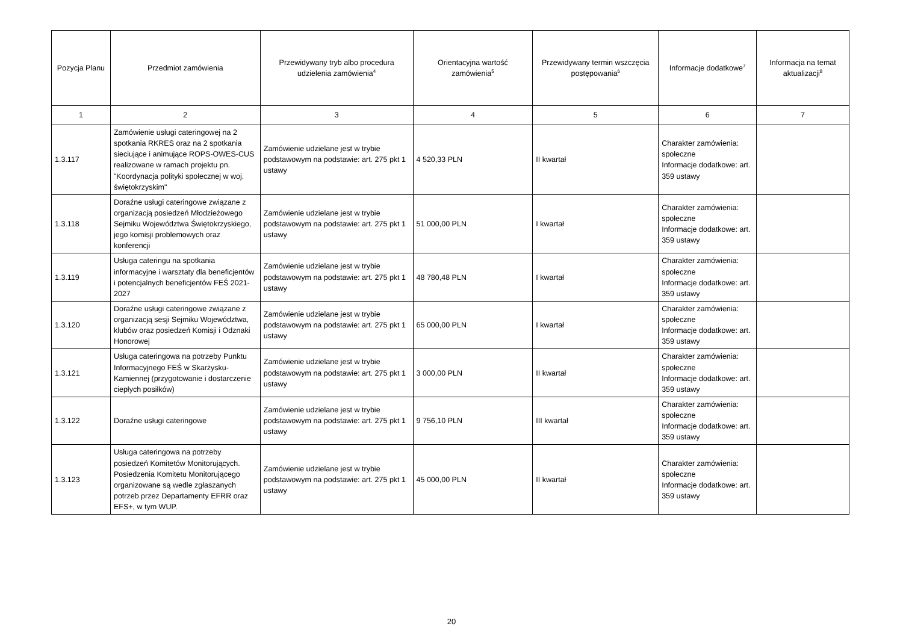| Pozycja Planu | Przedmiot zamówienia | Przewidywany tryb albo procedura udzielenia zamówienia<sup>4</sup> | Orientacyjna wartość zamówienia<sup>5</sup> | Przewidywany termin wszczęcia postępowania<sup>6</sup> | Informacje dodatkowe<sup>7</sup> | Informacja na temat aktualizacji<sup>8</sup> |
| --- | --- | --- | --- | --- | --- | --- |
| 1 | 2 | 3 | 4 | 5 | 6 | 7 |
| 1.3.117 | Zamówienie usługi cateringowej na 2 spotkania RKRES oraz na 2 spotkania sieciujące i animujące ROPS-OWES-CUS realizowane w ramach projektu pn. "Koordynacja polityki społecznej w woj. świętokrzyskim" | Zamówienie udzielane jest w trybie podstawowym na podstawie: art. 275 pkt 1 ustawy | 4 520,33 PLN | II kwartał | Charakter zamówienia: społeczne Informacje dodatkowe: art. 359 ustawy | |
| 1.3.118 | Doraźne usługi cateringowe związane z organizacją posiedzeń Młodzieżowego Sejmiku Województwa Świętokrzyskiego, jego komisji problemowych oraz konferencji | Zamówienie udzielane jest w trybie podstawowym na podstawie: art. 275 pkt 1 ustawy | 51 000,00 PLN | I kwartał | Charakter zamówienia: społeczne Informacje dodatkowe: art. 359 ustawy | |
| 1.3.119 | Usługa cateringu na spotkania informacyjne i warsztaty dla beneficjentów i potencjalnych beneficjentów FEŚ 2021-2027 | Zamówienie udzielane jest w trybie podstawowym na podstawie: art. 275 pkt 1 ustawy | 48 780,48 PLN | I kwartał | Charakter zamówienia: społeczne Informacje dodatkowe: art. 359 ustawy | |
| 1.3.120 | Doraźne usługi cateringowe związane z organizacją sesji Sejmiku Województwa, klubów oraz posiedzeń Komisji i Odznaki Honorowej | Zamówienie udzielane jest w trybie podstawowym na podstawie: art. 275 pkt 1 ustawy | 65 000,00 PLN | I kwartał | Charakter zamówienia: społeczne Informacje dodatkowe: art. 359 ustawy | |
| 1.3.121 | Usługa cateringowa na potrzeby Punktu Informacyjnego FEŚ w Skarżysku-Kamiennej (przygotowanie i dostarczenie ciepłych posiłków) | Zamówienie udzielane jest w trybie podstawowym na podstawie: art. 275 pkt 1 ustawy | 3 000,00 PLN | II kwartał | Charakter zamówienia: społeczne Informacje dodatkowe: art. 359 ustawy | |
| 1.3.122 | Doraźne usługi cateringowe | Zamówienie udzielane jest w trybie podstawowym na podstawie: art. 275 pkt 1 ustawy | 9 756,10 PLN | III kwartał | Charakter zamówienia: społeczne Informacje dodatkowe: art. 359 ustawy | |
| 1.3.123 | Usługa cateringowa na potrzeby posiedzeń Komitetów Monitorujących. Posiedzenia Komitetu Monitorującego organizowane są wedle zgłaszanych potrzeb przez Departamenty EFRR oraz EFS+, w tym WUP. | Zamówienie udzielane jest w trybie podstawowym na podstawie: art. 275 pkt 1 ustawy | 45 000,00 PLN | II kwartał | Charakter zamówienia: społeczne Informacje dodatkowe: art. 359 ustawy | |
20